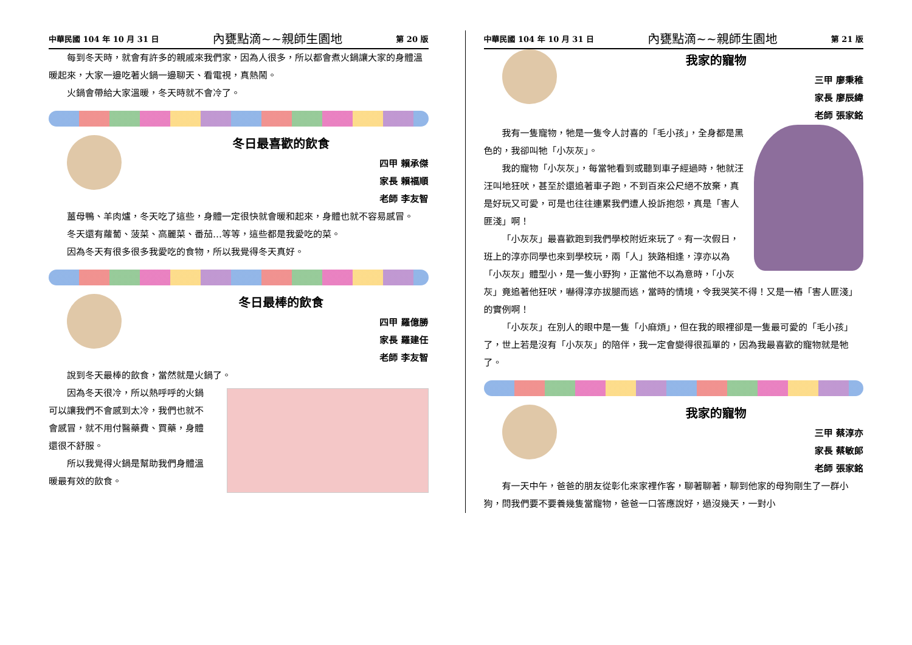中華民國 104 年 10 月 31 日 內甕點滴~~親師生園地 第 20 版
每到冬天時，就會有許多的親戚來我們家，因為人很多，所以都會煮火鍋讓大家的身體溫暖起來，大家一邊吃著火鍋一邊聊天、看電視，真熱鬧。
火鍋會帶給大家溫暖，冬天時就不會冷了。
冬日最喜歡的飲食
四甲 賴承傑
家長 賴福順
老師 李友智
薑母鴨、羊肉爐，冬天吃了這些，身體一定很快就會暖和起來，身體也就不容易感冒。
冬天還有蘿蔔、菠菜、高麗菜、番茄…等等，這些都是我愛吃的菜。
因為冬天有很多很多我愛吃的食物，所以我覺得冬天真好。
冬日最棒的飲食
四甲 羅億勝
家長 羅建任
老師 李友智
說到冬天最棒的飲食，當然就是火鍋了。
因為冬天很冷，所以熱呼呼的火鍋可以讓我們不會感到太冷，我們也就不會感冒，就不用付醫藥費、買藥，身體還很不舒服。
所以我覺得火鍋是幫助我們身體溫暖最有效的飲食。
中華民國 104 年 10 月 31 日 內甕點滴~~親師生園地 第 21 版
我家的寵物
三甲 廖秉稚
家長 廖辰緯
老師 張家銘
我有一隻寵物，牠是一隻令人討喜的「毛小孩」，全身都是黑色的，我卻叫牠「小灰灰」。
我的寵物「小灰灰」，每當牠看到或聽到車子經過時，牠就汪汪叫地狂吠，甚至於還追著車子跑，不到百來公尺絕不放棄，真是好玩又可愛，可是也往往連累我們遭人投訴抱怨，真是「害人匪淺」啊！
「小灰灰」最喜歡跑到我們學校附近來玩了。有一次假日，班上的淳亦同學也來到學校玩，兩「人」狹路相逢，淳亦以為「小灰灰」體型小，是一隻小野狗，正當他不以為意時，「小灰灰」竟追著他狂吠，嚇得淳亦拔腿而逃，當時的情境，令我哭笑不得！又是一樁「害人匪淺」的實例啊！
「小灰灰」在別人的眼中是一隻「小麻煩」，但在我的眼裡卻是一隻最可愛的「毛小孩」了，世上若是沒有「小灰灰」的陪伴，我一定會變得很孤單的，因為我最喜歡的寵物就是牠了。
我家的寵物
三甲 蔡淳亦
家長 蔡敏郎
老師 張家銘
有一天中午，爸爸的朋友從彰化來家裡作客，聊著聊著，聊到他家的母狗剛生了一群小狗，問我們要不要養幾隻當寵物，爸爸一口答應說好，過沒幾天，一對小